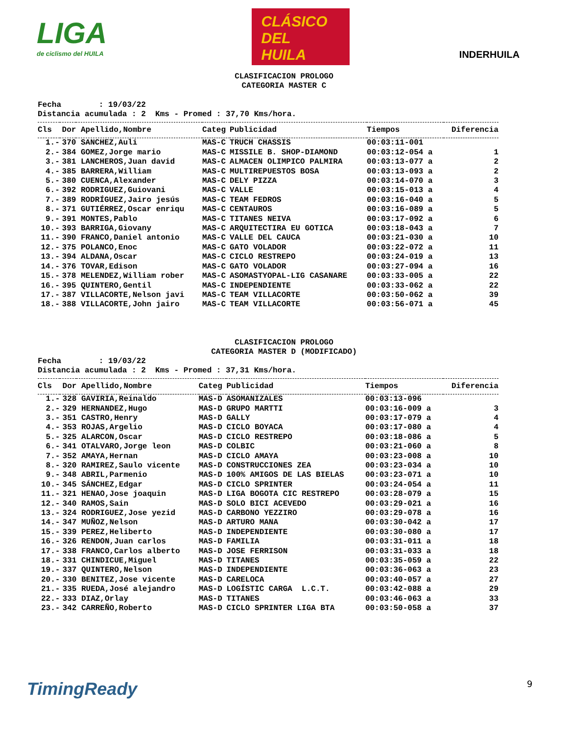LIGA
de ciclismo del HUILA
CLÁSICO
DEL
HUILA
INDERHUILA
CLASIFICACION PROLOGO
CATEGORIA MASTER C
Fecha : 19/03/22 Distancia acumulada : 2 Kms - Promed : 37,70 Kms/hora.
| Cls | Dor | Apellido,Nombre | Categ | Publicidad | Tiempos | Diferencia |
| --- | --- | --- | --- | --- | --- | --- |
| 1.- | 370 | SANCHEZ,Auli | MAS-C | TRUCH CHASSIS | 00:03:11-001 | |
| 2.- | 384 | GOMEZ,Jorge mario | MAS-C | MISSILE B. SHOP-DIAMOND | 00:03:12-054 a | 1 |
| 3.- | 381 | LANCHEROS,Juan david | MAS-C | ALMACEN OLIMPICO PALMIRA | 00:03:13-077 a | 2 |
| 4.- | 385 | BARRERA,William | MAS-C | MULTIREPUESTOS BOSA | 00:03:13-093 a | 2 |
| 5.- | 380 | CUENCA,Alexander | MAS-C | DELY PIZZA | 00:03:14-070 a | 3 |
| 6.- | 392 | RODRIGUEZ,Guiovani | MAS-C | VALLE | 00:03:15-013 a | 4 |
| 7.- | 389 | RODRÍGUEZ,Jairo jesús | MAS-C | TEAM FEDROS | 00:03:16-040 a | 5 |
| 8.- | 371 | GUTIÉRREZ,Oscar enriqu | MAS-C | CENTAUROS | 00:03:16-089 a | 5 |
| 9.- | 391 | MONTES,Pablo | MAS-C | TITANES NEIVA | 00:03:17-092 a | 6 |
| 10.- | 393 | BARRIGA,Giovany | MAS-C | ARQUITECTIRA EU GOTICA | 00:03:18-043 a | 7 |
| 11.- | 390 | FRANCO,Daniel antonio | MAS-C | VALLE DEL CAUCA | 00:03:21-030 a | 10 |
| 12.- | 375 | POLANCO,Enoc | MAS-C | GATO VOLADOR | 00:03:22-072 a | 11 |
| 13.- | 394 | ALDANA,Oscar | MAS-C | CICLO RESTREPO | 00:03:24-019 a | 13 |
| 14.- | 376 | TOVAR,Edison | MAS-C | GATO VOLADOR | 00:03:27-094 a | 16 |
| 15.- | 378 | MELENDEZ,William rober | MAS-C | ASOMASTYOPAL-LIG CASANARE | 00:03:33-005 a | 22 |
| 16.- | 395 | QUINTERO,Gentil | MAS-C | INDEPENDIENTE | 00:03:33-062 a | 22 |
| 17.- | 387 | VILLACORTE,Nelson javi | MAS-C | TEAM VILLACORTE | 00:03:50-062 a | 39 |
| 18.- | 388 | VILLACORTE,John jairo | MAS-C | TEAM VILLACORTE | 00:03:56-071 a | 45 |
CLASIFICACION PROLOGO
CATEGORIA MASTER D (MODIFICADO)
Fecha : 19/03/22 Distancia acumulada : 2 Kms - Promed : 37,31 Kms/hora.
| Cls | Dor | Apellido,Nombre | Categ | Publicidad | Tiempos | Diferencia |
| --- | --- | --- | --- | --- | --- | --- |
| 1.- | 328 | GAVIRIA,Reinaldo | MAS-D | ASOMANIZALES | 00:03:13-096 | |
| 2.- | 329 | HERNANDEZ,Hugo | MAS-D | GRUPO MARTTI | 00:03:16-009 a | 3 |
| 3.- | 351 | CASTRO,Henry | MAS-D | GALLY | 00:03:17-079 a | 4 |
| 4.- | 353 | ROJAS,Argelio | MAS-D | CICLO BOYACA | 00:03:17-080 a | 4 |
| 5.- | 325 | ALARCON,Oscar | MAS-D | CICLO RESTREPO | 00:03:18-086 a | 5 |
| 6.- | 341 | OTALVARO,Jorge leon | MAS-D | COLBIC | 00:03:21-060 a | 8 |
| 7.- | 352 | AMAYA,Hernan | MAS-D | CICLO AMAYA | 00:03:23-008 a | 10 |
| 8.- | 320 | RAMIREZ,Saulo vicente | MAS-D | CONSTRUCCIONES ZEA | 00:03:23-034 a | 10 |
| 9.- | 348 | ABRIL,Parmenio | MAS-D | 100% AMIGOS DE LAS BIELAS | 00:03:23-071 a | 10 |
| 10.- | 345 | SÁNCHEZ,Edgar | MAS-D | CICLO SPRINTER | 00:03:24-054 a | 11 |
| 11.- | 321 | HENAO,Jose joaquin | MAS-D | LIGA BOGOTA CIC RESTREPO | 00:03:28-079 a | 15 |
| 12.- | 340 | RAMOS,Sain | MAS-D | SOLO BICI ACEVEDO | 00:03:29-021 a | 16 |
| 13.- | 324 | RODRIGUEZ,Jose yezid | MAS-D | CARBONO YEZZIRO | 00:03:29-078 a | 16 |
| 14.- | 347 | MUÑOZ,Nelson | MAS-D | ARTURO MANA | 00:03:30-042 a | 17 |
| 15.- | 339 | PEREZ,Heliberto | MAS-D | INDEPENDIENTE | 00:03:30-080 a | 17 |
| 16.- | 326 | RENDON,Juan carlos | MAS-D | FAMILIA | 00:03:31-011 a | 18 |
| 17.- | 338 | FRANCO,Carlos alberto | MAS-D | JOSE FERRISON | 00:03:31-033 a | 18 |
| 18.- | 331 | CHINDICUE,Miguel | MAS-D | TITANES | 00:03:35-059 a | 22 |
| 19.- | 337 | QUINTERO,Nelson | MAS-D | INDEPENDIENTE | 00:03:36-063 a | 23 |
| 20.- | 330 | BENITEZ,Jose vicente | MAS-D | CARELOCA | 00:03:40-057 a | 27 |
| 21.- | 335 | RUEDA,José alejandro | MAS-D | LOGÍSTIC CARGA L.C.T. | 00:03:42-088 a | 29 |
| 22.- | 333 | DIAZ,Orlay | MAS-D | TITANES | 00:03:46-063 a | 33 |
| 23.- | 342 | CARREÑO,Roberto | MAS-D | CICLO SPRINTER LIGA BTA | 00:03:50-058 a | 37 |
TimingReady 9